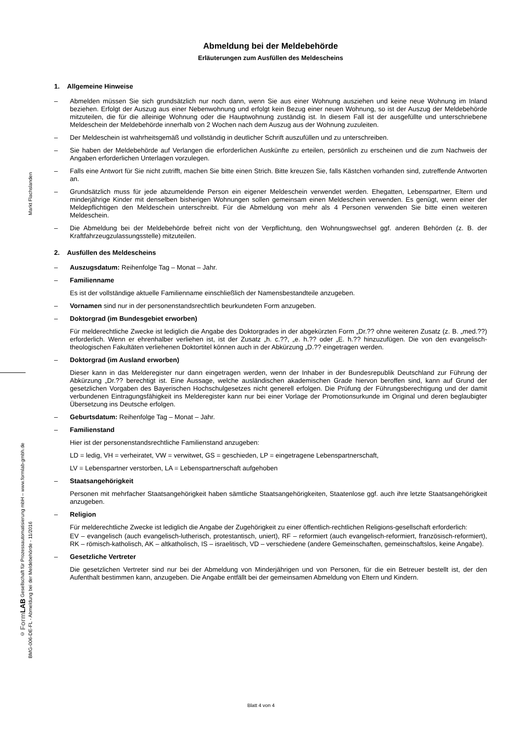Markt Flachslanden
© Form LAB Gesellschaft für Prozessautomatisierung mbH – www.formlab-gmbh.de
BMG-006-DE-FL - Abmeldung bei der Meldebehörde - 11/2016
Abmeldung bei der Meldebehörde
Erläuterungen zum Ausfüllen des Meldescheins
1. Allgemeine Hinweise
– Abmelden müssen Sie sich grundsätzlich nur noch dann, wenn Sie aus einer Wohnung ausziehen und keine neue Wohnung im Inland beziehen. Erfolgt der Auszug aus einer Nebenwohnung und erfolgt kein Bezug einer neuen Wohnung, so ist der Auszug der Meldebehörde mitzuteilen, die für die alleinige Wohnung oder die Hauptwohnung zuständig ist. In diesem Fall ist der ausgefüllte und unterschriebene Meldeschein der Meldebehörde innerhalb von 2 Wochen nach dem Auszug aus der Wohnung zuzuleiten.
– Der Meldeschein ist wahrheitsgemäß und vollständig in deutlicher Schrift auszufüllen und zu unterschreiben.
– Sie haben der Meldebehörde auf Verlangen die erforderlichen Auskünfte zu erteilen, persönlich zu erscheinen und die zum Nachweis der Angaben erforderlichen Unterlagen vorzulegen.
– Falls eine Antwort für Sie nicht zutrifft, machen Sie bitte einen Strich. Bitte kreuzen Sie, falls Kästchen vorhanden sind, zutreffende Antworten an.
– Grundsätzlich muss für jede abzumeldende Person ein eigener Meldeschein verwendet werden. Ehegatten, Lebenspartner, Eltern und minderjährige Kinder mit denselben bisherigen Wohnungen sollen gemeinsam einen Meldeschein verwenden. Es genügt, wenn einer der Meldepflichtigen den Meldeschein unterschreibt. Für die Abmeldung von mehr als 4 Personen verwenden Sie bitte einen weiteren Meldeschein.
– Die Abmeldung bei der Meldebehörde befreit nicht von der Verpflichtung, den Wohnungswechsel ggf. anderen Behörden (z. B. der Kraftfahrzeugzulassungsstelle) mitzuteilen.
2. Ausfüllen des Meldescheins
– Auszugsdatum: Reihenfolge Tag – Monat – Jahr.
– Familienname
Es ist der vollständige aktuelle Familienname einschließlich der Namensbestandteile anzugeben.
– Vornamen sind nur in der personenstandsrechtlich beurkundeten Form anzugeben.
– Doktorgrad (im Bundesgebiet erworben)
Für melderechtliche Zwecke ist lediglich die Angabe des Doktorgrades in der abgekürzten Form „Dr.?? ohne weiteren Zusatz (z. B. „med.??) erforderlich. Wenn er ehrenhalber verliehen ist, ist der Zusatz „h. c.??, „e. h.?? oder „E. h.?? hinzuzufügen. Die von den evangelisch-theologischen Fakultäten verliehenen Doktortitel können auch in der Abkürzung „D.?? eingetragen werden.
– Doktorgrad (im Ausland erworben)
Dieser kann in das Melderegister nur dann eingetragen werden, wenn der Inhaber in der Bundesrepublik Deutschland zur Führung der Abkürzung „Dr.?? berechtigt ist. Eine Aussage, welche ausländischen akademischen Grade hiervon beroffen sind, kann auf Grund der gesetzlichen Vorgaben des Bayerischen Hochschulgesetzes nicht generell erfolgen. Die Prüfung der Führungsberechtigung und der damit verbundenen Eintragungsfähigkeit ins Melderegister kann nur bei einer Vorlage der Promotionsurkunde im Original und deren beglaubigter Übersetzung ins Deutsche erfolgen.
– Geburtsdatum: Reihenfolge Tag – Monat – Jahr.
– Familienstand
Hier ist der personenstandsrechtliche Familienstand anzugeben:
LD = ledig, VH = verheiratet, VW = verwitwet, GS = geschieden, LP = eingetragene Lebenspartnerschaft,
LV = Lebenspartner verstorben, LA = Lebenspartnerschaft aufgehoben
– Staatsangehörigkeit
Personen mit mehrfacher Staatsangehörigkeit haben sämtliche Staatsangehörigkeiten, Staatenlose ggf. auch ihre letzte Staatsangehörigkeit anzugeben.
– Religion
Für melderechtliche Zwecke ist lediglich die Angabe der Zugehörigkeit zu einer öffentlich-rechtlichen Religions-gesellschaft erforderlich:
EV – evangelisch (auch evangelisch-lutherisch, protestantisch, uniert), RF – reformiert (auch evangelisch-reformiert, französisch-reformiert), RK – römisch-katholisch, AK – altkatholisch, IS – israelitisch, VD – verschiedene (andere Gemeinschaften, gemeinschaftslos, keine Angabe).
– Gesetzliche Vertreter
Die gesetzlichen Vertreter sind nur bei der Abmeldung von Minderjährigen und von Personen, für die ein Betreuer bestellt ist, der den Aufenthalt bestimmen kann, anzugeben. Die Angabe entfällt bei der gemeinsamen Abmeldung von Eltern und Kindern.
Blatt 4 von 4